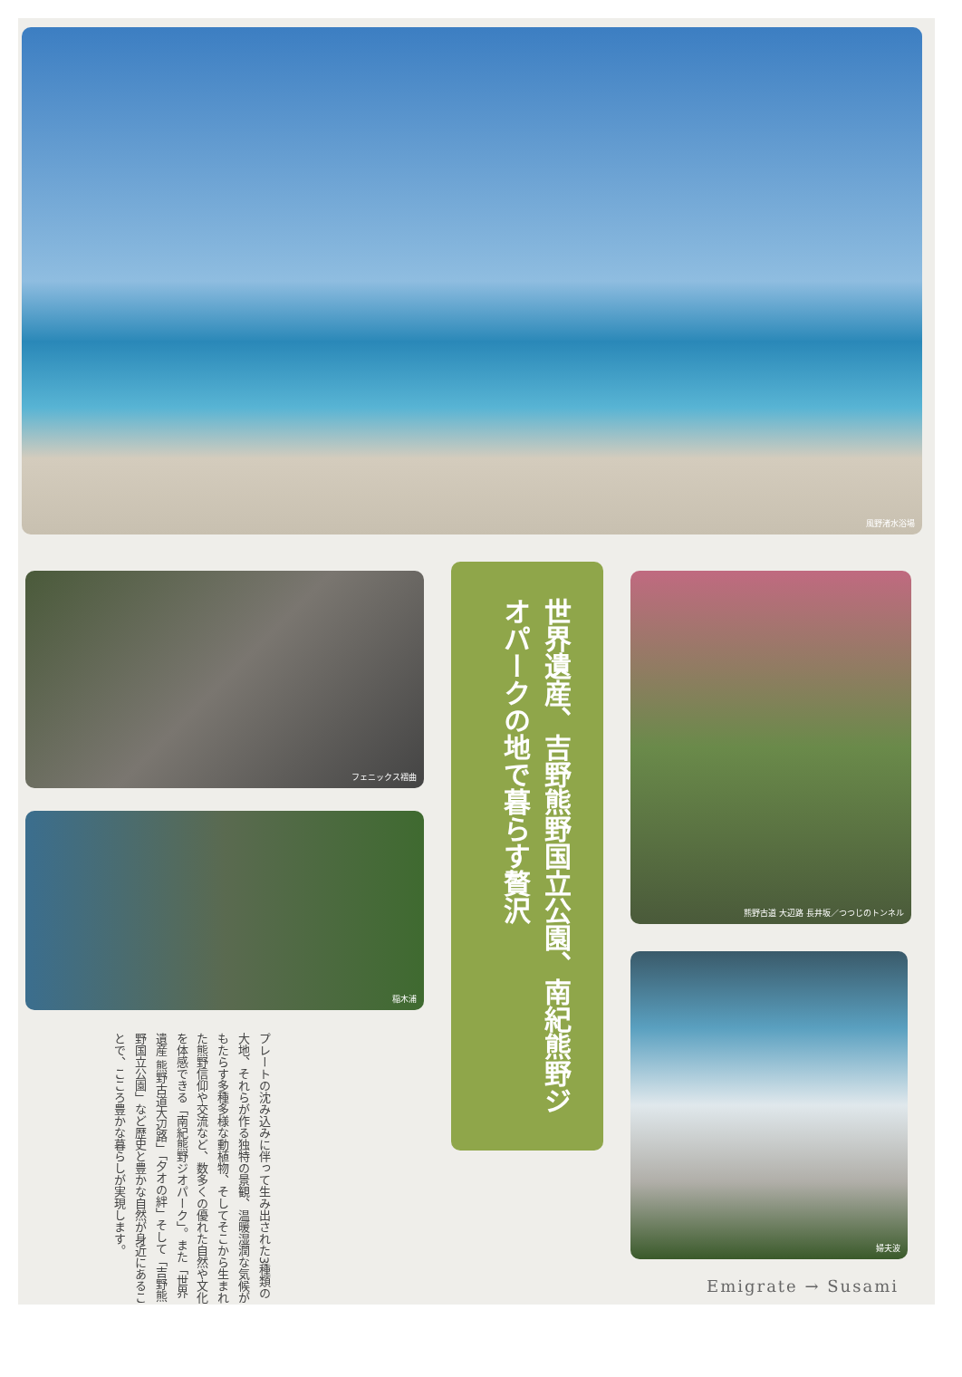風野渚水浴場
フェニックス褶曲
稲木浦
世界遺産、吉野熊野国立公園、南紀熊野ジオパークの地で暮らす贅沢
熊野古道 大辺路 長井坂／つつじのトンネル
婦夫波
プレートの沈み込みに伴って生み出された3種類の大地、それらが作る独特の景観、温暖湿潤な気候がもたらす多種多様な動植物、そしてそこから生まれた熊野信仰や交流など、数多くの優れた自然や文化を体感できる「南紀熊野ジオパーク」。また「世界遺産 熊野古道大辺路」「夕オの絆」そして「吉野熊野国立公園」など歴史と豊かな自然が身近にあることで、こころ豊かな暮らしが実現します。
Emigrate → Susami